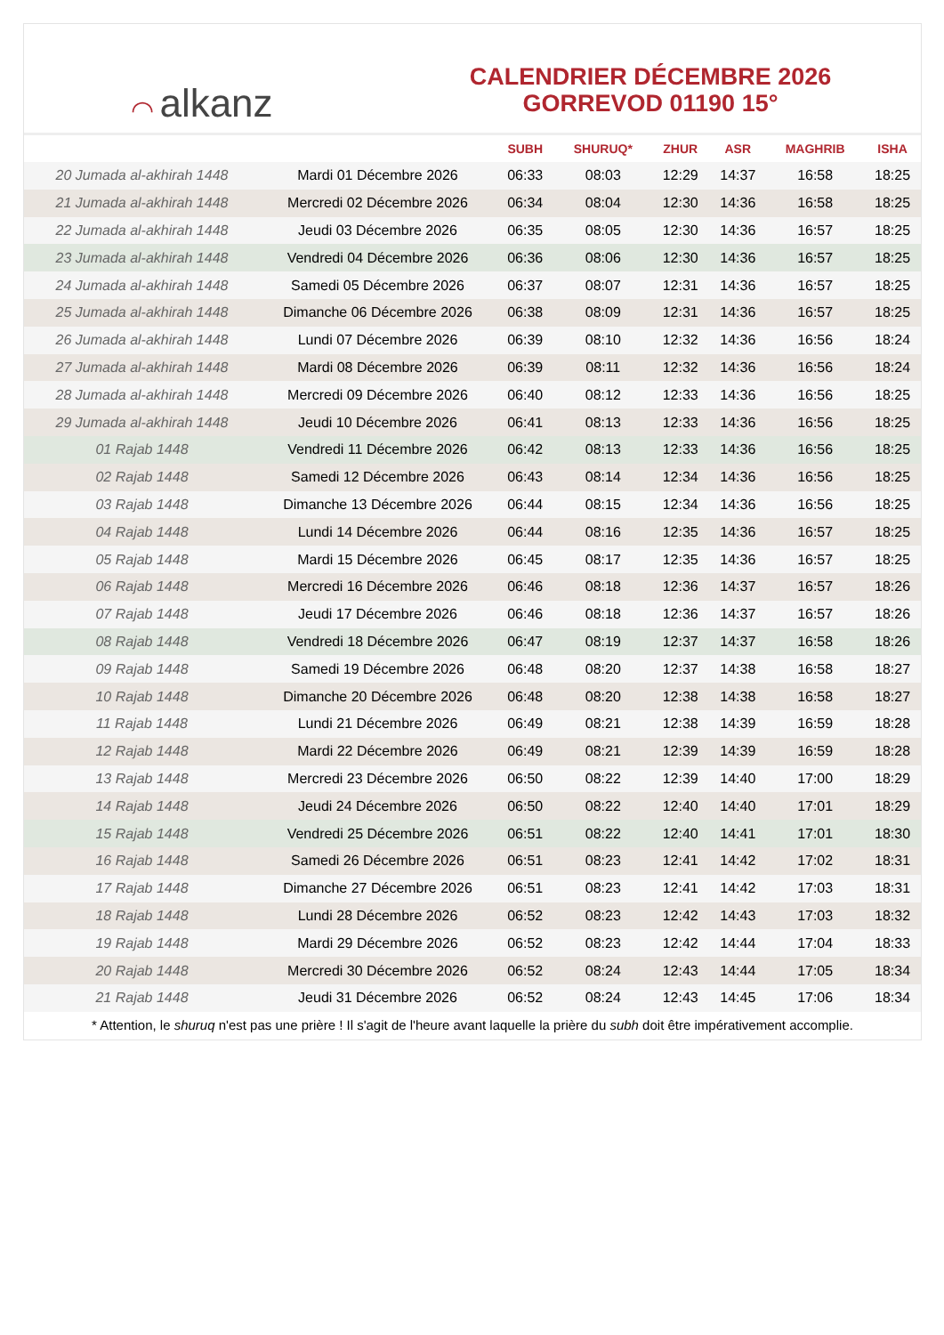◠ alkanz
CALENDRIER DÉCEMBRE 2026
GORREVOD 01190 15°
| | | SUBH | SHURUQ* | ZHUR | ASR | MAGHRIB | ISHA |
| --- | --- | --- | --- | --- | --- | --- | --- |
| 20 Jumada al-akhirah 1448 | Mardi 01 Décembre 2026 | 06:33 | 08:03 | 12:29 | 14:37 | 16:58 | 18:25 |
| 21 Jumada al-akhirah 1448 | Mercredi 02 Décembre 2026 | 06:34 | 08:04 | 12:30 | 14:36 | 16:58 | 18:25 |
| 22 Jumada al-akhirah 1448 | Jeudi 03 Décembre 2026 | 06:35 | 08:05 | 12:30 | 14:36 | 16:57 | 18:25 |
| 23 Jumada al-akhirah 1448 | Vendredi 04 Décembre 2026 | 06:36 | 08:06 | 12:30 | 14:36 | 16:57 | 18:25 |
| 24 Jumada al-akhirah 1448 | Samedi 05 Décembre 2026 | 06:37 | 08:07 | 12:31 | 14:36 | 16:57 | 18:25 |
| 25 Jumada al-akhirah 1448 | Dimanche 06 Décembre 2026 | 06:38 | 08:09 | 12:31 | 14:36 | 16:57 | 18:25 |
| 26 Jumada al-akhirah 1448 | Lundi 07 Décembre 2026 | 06:39 | 08:10 | 12:32 | 14:36 | 16:56 | 18:24 |
| 27 Jumada al-akhirah 1448 | Mardi 08 Décembre 2026 | 06:39 | 08:11 | 12:32 | 14:36 | 16:56 | 18:24 |
| 28 Jumada al-akhirah 1448 | Mercredi 09 Décembre 2026 | 06:40 | 08:12 | 12:33 | 14:36 | 16:56 | 18:25 |
| 29 Jumada al-akhirah 1448 | Jeudi 10 Décembre 2026 | 06:41 | 08:13 | 12:33 | 14:36 | 16:56 | 18:25 |
| 01 Rajab 1448 | Vendredi 11 Décembre 2026 | 06:42 | 08:13 | 12:33 | 14:36 | 16:56 | 18:25 |
| 02 Rajab 1448 | Samedi 12 Décembre 2026 | 06:43 | 08:14 | 12:34 | 14:36 | 16:56 | 18:25 |
| 03 Rajab 1448 | Dimanche 13 Décembre 2026 | 06:44 | 08:15 | 12:34 | 14:36 | 16:56 | 18:25 |
| 04 Rajab 1448 | Lundi 14 Décembre 2026 | 06:44 | 08:16 | 12:35 | 14:36 | 16:57 | 18:25 |
| 05 Rajab 1448 | Mardi 15 Décembre 2026 | 06:45 | 08:17 | 12:35 | 14:36 | 16:57 | 18:25 |
| 06 Rajab 1448 | Mercredi 16 Décembre 2026 | 06:46 | 08:18 | 12:36 | 14:37 | 16:57 | 18:26 |
| 07 Rajab 1448 | Jeudi 17 Décembre 2026 | 06:46 | 08:18 | 12:36 | 14:37 | 16:57 | 18:26 |
| 08 Rajab 1448 | Vendredi 18 Décembre 2026 | 06:47 | 08:19 | 12:37 | 14:37 | 16:58 | 18:26 |
| 09 Rajab 1448 | Samedi 19 Décembre 2026 | 06:48 | 08:20 | 12:37 | 14:38 | 16:58 | 18:27 |
| 10 Rajab 1448 | Dimanche 20 Décembre 2026 | 06:48 | 08:20 | 12:38 | 14:38 | 16:58 | 18:27 |
| 11 Rajab 1448 | Lundi 21 Décembre 2026 | 06:49 | 08:21 | 12:38 | 14:39 | 16:59 | 18:28 |
| 12 Rajab 1448 | Mardi 22 Décembre 2026 | 06:49 | 08:21 | 12:39 | 14:39 | 16:59 | 18:28 |
| 13 Rajab 1448 | Mercredi 23 Décembre 2026 | 06:50 | 08:22 | 12:39 | 14:40 | 17:00 | 18:29 |
| 14 Rajab 1448 | Jeudi 24 Décembre 2026 | 06:50 | 08:22 | 12:40 | 14:40 | 17:01 | 18:29 |
| 15 Rajab 1448 | Vendredi 25 Décembre 2026 | 06:51 | 08:22 | 12:40 | 14:41 | 17:01 | 18:30 |
| 16 Rajab 1448 | Samedi 26 Décembre 2026 | 06:51 | 08:23 | 12:41 | 14:42 | 17:02 | 18:31 |
| 17 Rajab 1448 | Dimanche 27 Décembre 2026 | 06:51 | 08:23 | 12:41 | 14:42 | 17:03 | 18:31 |
| 18 Rajab 1448 | Lundi 28 Décembre 2026 | 06:52 | 08:23 | 12:42 | 14:43 | 17:03 | 18:32 |
| 19 Rajab 1448 | Mardi 29 Décembre 2026 | 06:52 | 08:23 | 12:42 | 14:44 | 17:04 | 18:33 |
| 20 Rajab 1448 | Mercredi 30 Décembre 2026 | 06:52 | 08:24 | 12:43 | 14:44 | 17:05 | 18:34 |
| 21 Rajab 1448 | Jeudi 31 Décembre 2026 | 06:52 | 08:24 | 12:43 | 14:45 | 17:06 | 18:34 |
* Attention, le shuruq n'est pas une prière ! Il s'agit de l'heure avant laquelle la prière du subh doit être impérativement accomplie.